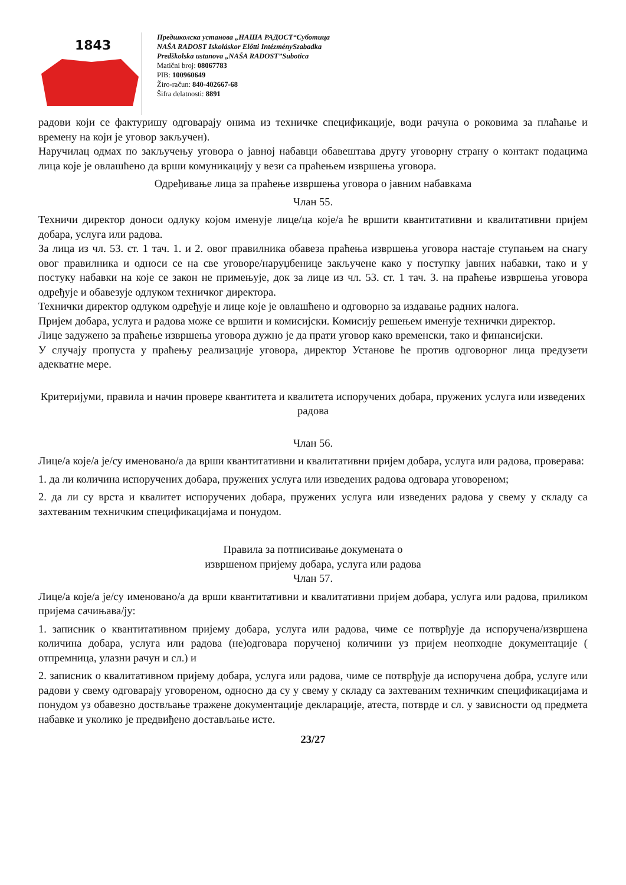1843
Предшколска установа „НАША РАДОСТ“Суботица
NAŠA RADOST Iskoláskor Előtti IntézménySzabadka
Predškolska ustanova „NAŠA RADOST”Subotica
Matični broj: 08067783
PIB: 100960649
Žiro-račun: 840-402667-68
Šifra delatnosti: 8891
радови који се фактуришу одговарају онима из техничке спецификације, води рачуна о роковима за плаћање и времену на који је уговор закључен).
Наручилац одмах по закључењу уговора о јавној набавци обавештава другу уговорну страну о контакт подацима лица које је овлашћено да врши комуникацију у вези са праћењем извршења уговора.
Одређивање лица за праћење извршења уговора о јавним набавкама
Члан 55.
Техничи директор доноси одлуку којом именује лице/ца које/а ће вршити квантитативни и квалитативни пријем добара, услуга или радова.
За лица из чл. 53. ст. 1 тач. 1. и 2. овог правилника обавеза праћења извршења уговора настаје ступањем на снагу овог правилника и односи се на све уговоре/наруџбенице закључене како у поступку јавних набавки, тако и у постуку набавки на које се закон не примењује, док за лице из чл. 53. ст. 1 тач. 3. на праћење извршења уговора одређује и обавезује одлуком техничког директора.
Технички директор одлуком одређује и лице које је овлашћено и одговорно за издавање радних налога.
Пријем добара, услуга и радова може се вршити и комисијски. Комисију решењем именује технички директор.
Лице задужено за праћење извршења уговора дужно је да прати уговор како временски, тако и финансијски.
У случају пропуста у праћењу реализације уговора, директор Установе ће против одговорног лица предузети адекватне мере.
Критеријуми, правила и начин провере квантитета и квалитета испоручених добара, пружених услуга или изведених радова
Члан 56.
Лице/а које/а је/су именовано/а да врши квантитативни и квалитативни пријем добара, услуга или радова, проверава:
1. да ли количина испоручених добара, пружених услуга или изведених радова одговара уговореном;
2. да ли су врста и квалитет испоручених добара, пружених услуга или изведених радова у свему у складу са захтеваним техничким спецификацијама и понудом.
Правила за потписивање докумената о
извршеном пријему добара, услуга или радова
Члан 57.
Лице/а које/а је/су именовано/а да врши квантитативни и квалитативни пријем добара, услуга или радова, приликом пријема сачињава/ју:
1. записник о квантитативном пријему добара, услуга или радова, чиме се потврђује да испоручена/извршена количина добара, услуга или радова (не)одговара порученој количини уз пријем неопходне документације ( отпремница, улазни рачун и сл.) и
2. записник о квалитативном пријему добара, услуга или радова, чиме се потврђује да испоручена добра, услуге или радови у свему одговарају уговореном, односно да су у свему у складу са захтеваним техничким спецификацијама и понудом уз обавезно доствљање тражене документације декларације, атеста, потврде и сл. у зависности од предмета набавке и уколико је предвиђено достављање исте.
23/27